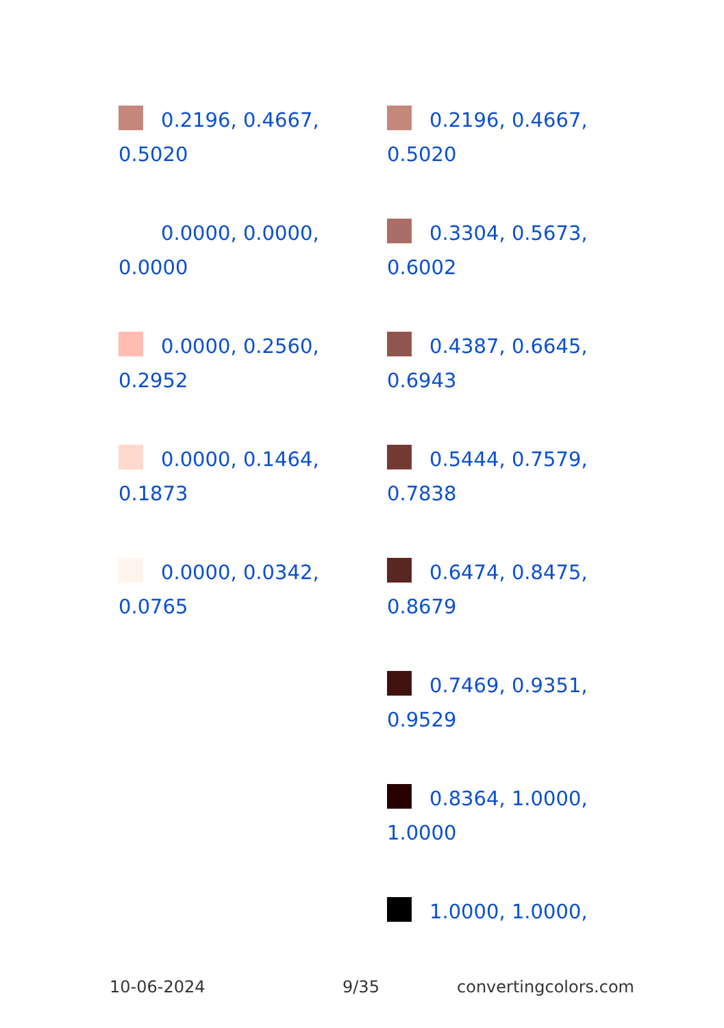0.2196, 0.4667, 0.5020
0.0000, 0.0000, 0.0000
0.0000, 0.2560, 0.2952
0.0000, 0.1464, 0.1873
0.0000, 0.0342, 0.0765
0.2196, 0.4667, 0.5020
0.3304, 0.5673, 0.6002
0.4387, 0.6645, 0.6943
0.5444, 0.7579, 0.7838
0.6474, 0.8475, 0.8679
0.7469, 0.9351, 0.9529
0.8364, 1.0000, 1.0000
1.0000, 1.0000,
10-06-2024 9/35 convertingcolors.com